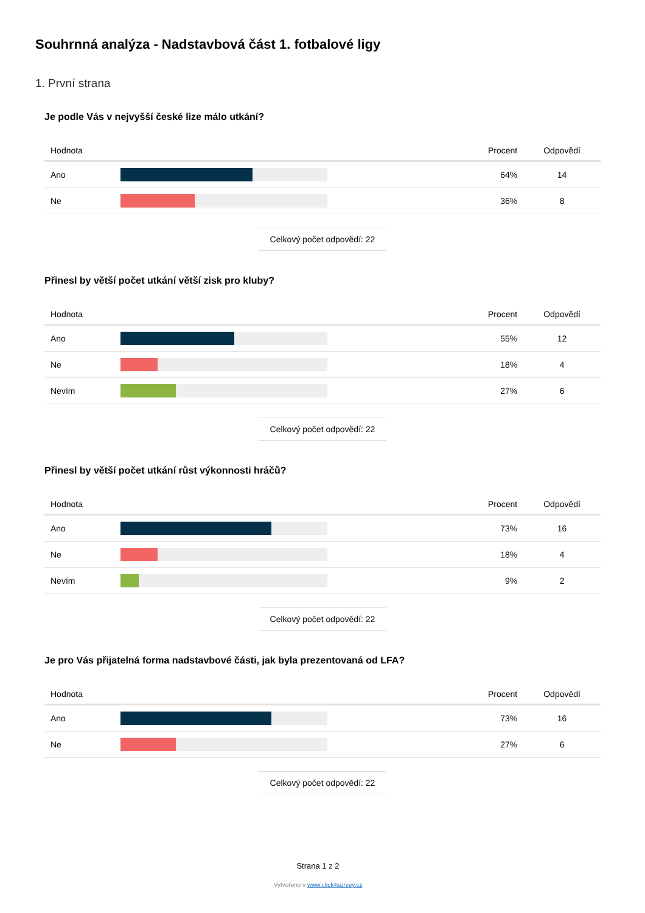Souhrnná analýza - Nadstavbová část 1. fotbalové ligy
1. První strana
Je podle Vás v nejvyšší české lize málo utkání?
| Hodnota | | Procent | Odpovědí |
| --- | --- | --- | --- |
| Ano | | 64% | 14 |
| Ne | | 36% | 8 |
Celkový počet odpovědí: 22
Přinesl by větší počet utkání větší zisk pro kluby?
| Hodnota | | Procent | Odpovědí |
| --- | --- | --- | --- |
| Ano | | 55% | 12 |
| Ne | | 18% | 4 |
| Nevím | | 27% | 6 |
Celkový počet odpovědí: 22
Přinesl by větší počet utkání růst výkonnosti hráčů?
| Hodnota | | Procent | Odpovědí |
| --- | --- | --- | --- |
| Ano | | 73% | 16 |
| Ne | | 18% | 4 |
| Nevím | | 9% | 2 |
Celkový počet odpovědí: 22
Je pro Vás přijatelná forma nadstavbové části, jak byla prezentovaná od LFA?
| Hodnota | | Procent | Odpovědí |
| --- | --- | --- | --- |
| Ano | | 73% | 16 |
| Ne | | 27% | 6 |
Celkový počet odpovědí: 22
Strana 1 z 2
Vytvořeno v www.click4survey.cz